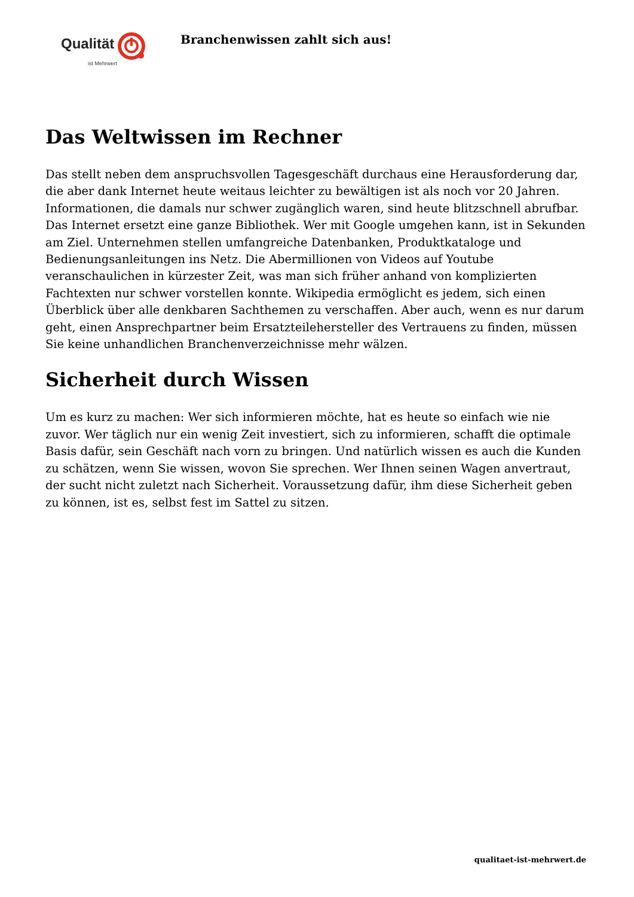Qualität
ist Mehrwert
Branchenwissen zahlt sich aus!
Das Weltwissen im Rechner
Das stellt neben dem anspruchsvollen Tagesgeschäft durchaus eine Herausforderung dar, die aber dank Internet heute weitaus leichter zu bewältigen ist als noch vor 20 Jahren. Informationen, die damals nur schwer zugänglich waren, sind heute blitzschnell abrufbar. Das Internet ersetzt eine ganze Bibliothek. Wer mit Google umgehen kann, ist in Sekunden am Ziel. Unternehmen stellen umfangreiche Datenbanken, Produktkataloge und Bedienungsanleitungen ins Netz. Die Abermillionen von Videos auf Youtube veranschaulichen in kürzester Zeit, was man sich früher anhand von komplizierten Fachtexten nur schwer vorstellen konnte. Wikipedia ermöglicht es jedem, sich einen Überblick über alle denkbaren Sachthemen zu verschaffen. Aber auch, wenn es nur darum geht, einen Ansprechpartner beim Ersatzteilehersteller des Vertrauens zu finden, müssen Sie keine unhandlichen Branchenverzeichnisse mehr wälzen.
Sicherheit durch Wissen
Um es kurz zu machen: Wer sich informieren möchte, hat es heute so einfach wie nie zuvor. Wer täglich nur ein wenig Zeit investiert, sich zu informieren, schafft die optimale Basis dafür, sein Geschäft nach vorn zu bringen. Und natürlich wissen es auch die Kunden zu schätzen, wenn Sie wissen, wovon Sie sprechen. Wer Ihnen seinen Wagen anvertraut, der sucht nicht zuletzt nach Sicherheit. Voraussetzung dafür, ihm diese Sicherheit geben zu können, ist es, selbst fest im Sattel zu sitzen.
qualitaet-ist-mehrwert.de